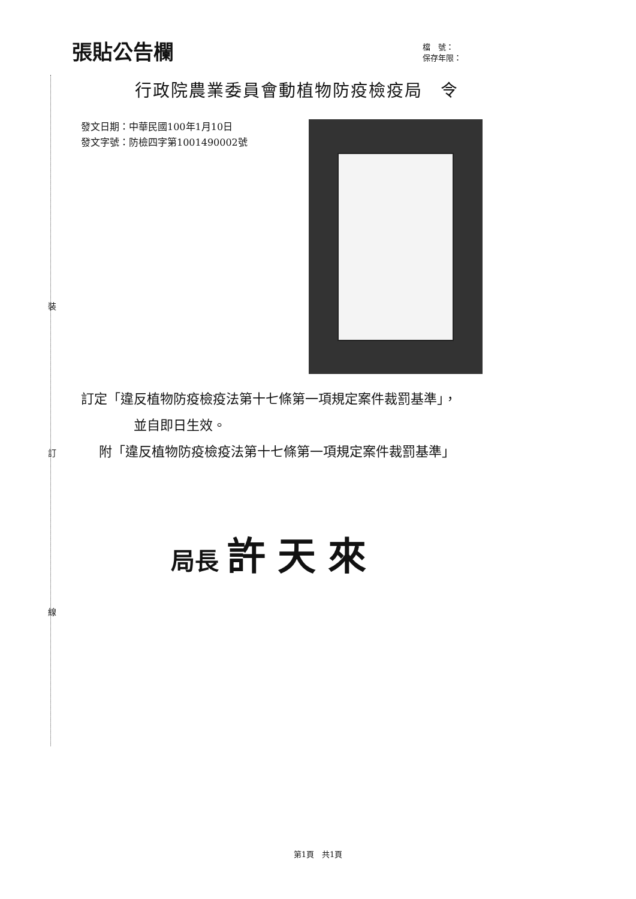裝
訂
線
張貼公告欄
檔　號：
保存年限：
行政院農業委員會動植物防疫檢疫局　令
發文日期：中華民國100年1月10日
發文字號：防檢四字第1001490002號
訂定「違反植物防疫檢疫法第十七條第一項規定案件裁罰基準」，
並自即日生效。
附「違反植物防疫檢疫法第十七條第一項規定案件裁罰基準」
局長 許天來
第1頁　共1頁